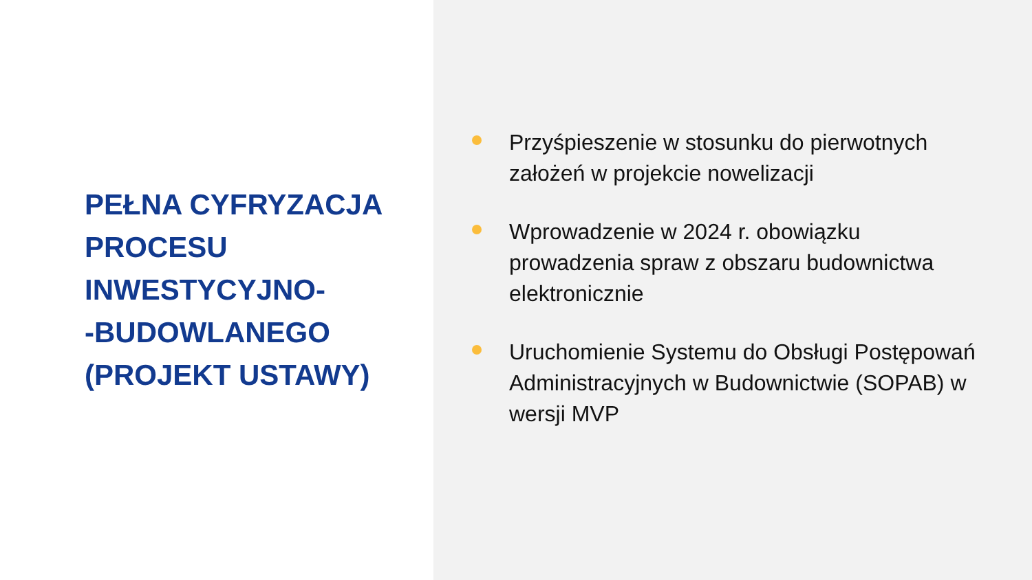PEŁNA CYFRYZACJA PROCESU INWESTYCYJNO-
-BUDOWLANEGO (PROJEKT USTAWY)
Przyśpieszenie w stosunku do pierwotnych założeń w projekcie nowelizacji
Wprowadzenie w 2024 r. obowiązku prowadzenia spraw z obszaru budownictwa elektronicznie
Uruchomienie Systemu do Obsługi Postępowań Administracyjnych w Budownictwie (SOPAB) w wersji MVP